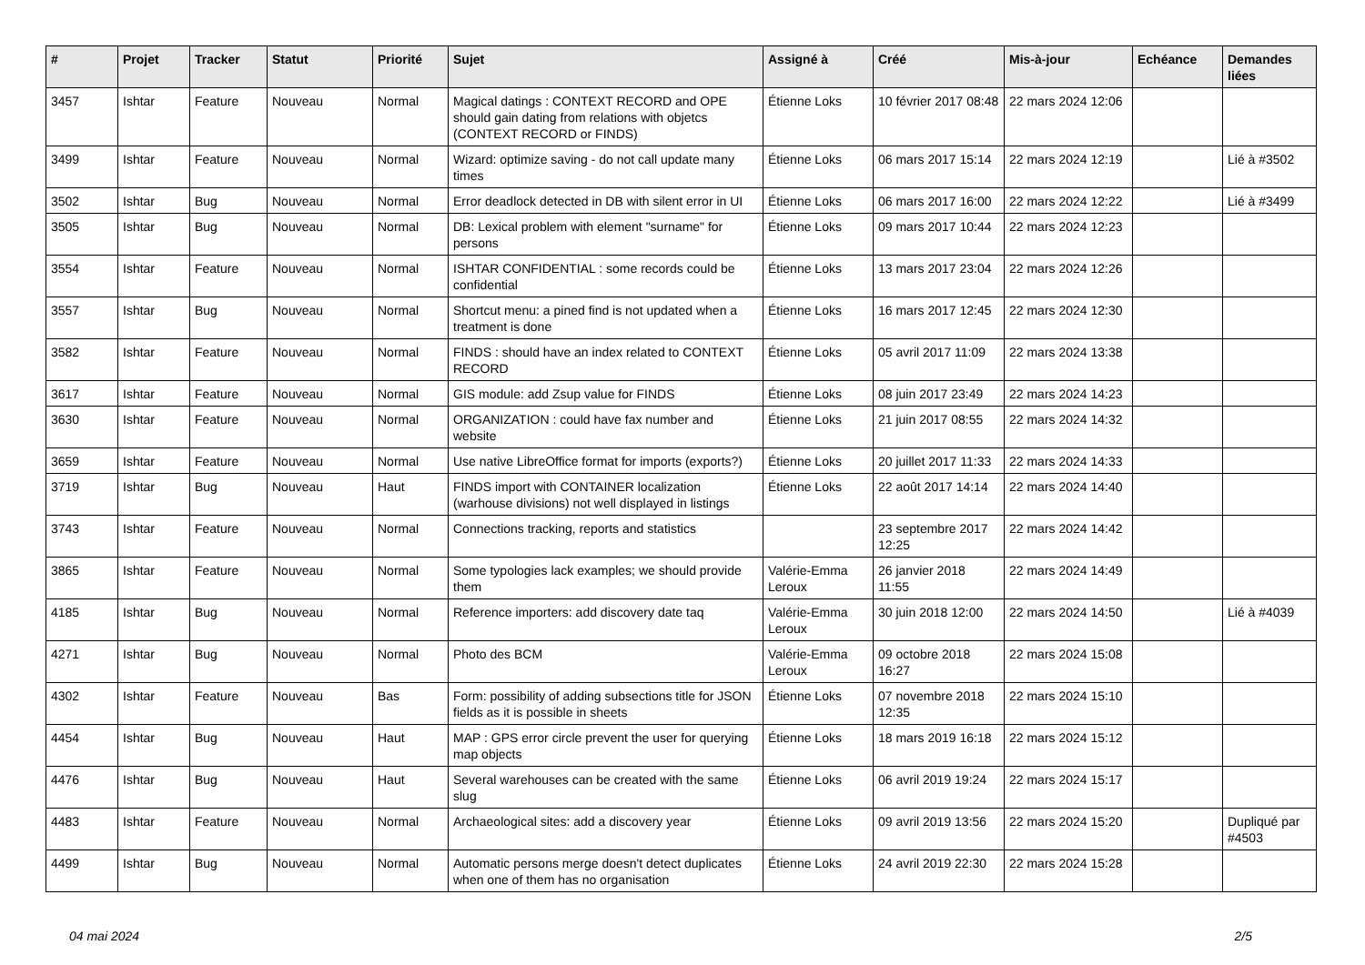| # | Projet | Tracker | Statut | Priorité | Sujet | Assigné à | Créé | Mis-à-jour | Echéance | Demandes liées |
| --- | --- | --- | --- | --- | --- | --- | --- | --- | --- | --- |
| 3457 | Ishtar | Feature | Nouveau | Normal | Magical datings : CONTEXT RECORD and OPE should gain dating from relations with objetcs (CONTEXT RECORD or FINDS) | Étienne Loks | 10 février 2017 08:48 | 22 mars 2024 12:06 | | |
| 3499 | Ishtar | Feature | Nouveau | Normal | Wizard: optimize saving - do not call update many times | Étienne Loks | 06 mars 2017 15:14 | 22 mars 2024 12:19 | | Lié à #3502 |
| 3502 | Ishtar | Bug | Nouveau | Normal | Error deadlock detected in DB with silent error in UI | Étienne Loks | 06 mars 2017 16:00 | 22 mars 2024 12:22 | | Lié à #3499 |
| 3505 | Ishtar | Bug | Nouveau | Normal | DB: Lexical problem with element "surname" for persons | Étienne Loks | 09 mars 2017 10:44 | 22 mars 2024 12:23 | | |
| 3554 | Ishtar | Feature | Nouveau | Normal | ISHTAR CONFIDENTIAL : some records could be confidential | Étienne Loks | 13 mars 2017 23:04 | 22 mars 2024 12:26 | | |
| 3557 | Ishtar | Bug | Nouveau | Normal | Shortcut menu: a pined find is not updated when a treatment is done | Étienne Loks | 16 mars 2017 12:45 | 22 mars 2024 12:30 | | |
| 3582 | Ishtar | Feature | Nouveau | Normal | FINDS : should have an index related to CONTEXT RECORD | Étienne Loks | 05 avril 2017 11:09 | 22 mars 2024 13:38 | | |
| 3617 | Ishtar | Feature | Nouveau | Normal | GIS module: add Zsup value for FINDS | Étienne Loks | 08 juin 2017 23:49 | 22 mars 2024 14:23 | | |
| 3630 | Ishtar | Feature | Nouveau | Normal | ORGANIZATION : could have fax number and website | Étienne Loks | 21 juin 2017 08:55 | 22 mars 2024 14:32 | | |
| 3659 | Ishtar | Feature | Nouveau | Normal | Use native LibreOffice format for imports (exports?) | Étienne Loks | 20 juillet 2017 11:33 | 22 mars 2024 14:33 | | |
| 3719 | Ishtar | Bug | Nouveau | Haut | FINDS import with CONTAINER localization (warhouse divisions) not well displayed in listings | Étienne Loks | 22 août 2017 14:14 | 22 mars 2024 14:40 | | |
| 3743 | Ishtar | Feature | Nouveau | Normal | Connections tracking, reports and statistics | | 23 septembre 2017 12:25 | 22 mars 2024 14:42 | | |
| 3865 | Ishtar | Feature | Nouveau | Normal | Some typologies lack examples; we should provide them | Valérie-Emma Leroux | 26 janvier 2018 11:55 | 22 mars 2024 14:49 | | |
| 4185 | Ishtar | Bug | Nouveau | Normal | Reference importers: add discovery date taq | Valérie-Emma Leroux | 30 juin 2018 12:00 | 22 mars 2024 14:50 | | Lié à #4039 |
| 4271 | Ishtar | Bug | Nouveau | Normal | Photo des BCM | Valérie-Emma Leroux | 09 octobre 2018 16:27 | 22 mars 2024 15:08 | | |
| 4302 | Ishtar | Feature | Nouveau | Bas | Form: possibility of adding subsections title for JSON fields as it is possible in sheets | Étienne Loks | 07 novembre 2018 12:35 | 22 mars 2024 15:10 | | |
| 4454 | Ishtar | Bug | Nouveau | Haut | MAP : GPS error circle prevent the user for querying map objects | Étienne Loks | 18 mars 2019 16:18 | 22 mars 2024 15:12 | | |
| 4476 | Ishtar | Bug | Nouveau | Haut | Several warehouses can be created with the same slug | Étienne Loks | 06 avril 2019 19:24 | 22 mars 2024 15:17 | | |
| 4483 | Ishtar | Feature | Nouveau | Normal | Archaeological sites: add a discovery year | Étienne Loks | 09 avril 2019 13:56 | 22 mars 2024 15:20 | | Dupliqué par #4503 |
| 4499 | Ishtar | Bug | Nouveau | Normal | Automatic persons merge doesn't detect duplicates when one of them has no organisation | Étienne Loks | 24 avril 2019 22:30 | 22 mars 2024 15:28 | | |
04 mai 2024 2/5